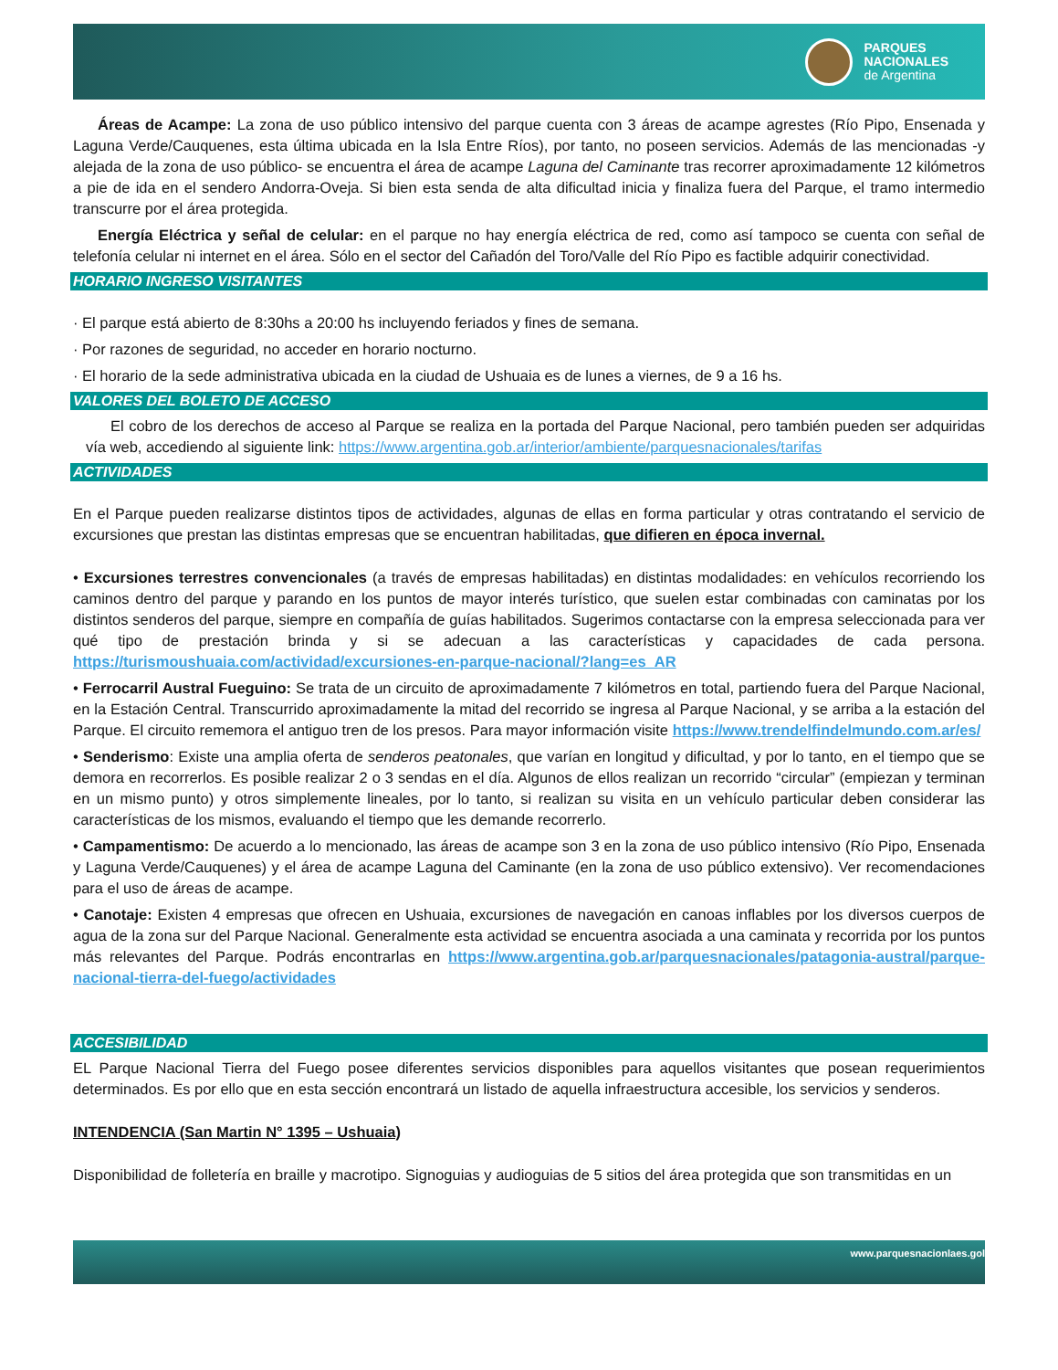PARQUES
NACIONALES
de Argentina
Áreas de Acampe: La zona de uso público intensivo del parque cuenta con 3 áreas de acampe agrestes (Río Pipo, Ensenada y Laguna Verde/Cauquenes, esta última ubicada en la Isla Entre Ríos), por tanto, no poseen servicios. Además de las mencionadas -y alejada de la zona de uso público- se encuentra el área de acampe Laguna del Caminante tras recorrer aproximadamente 12 kilómetros a pie de ida en el sendero Andorra-Oveja. Si bien esta senda de alta dificultad inicia y finaliza fuera del Parque, el tramo intermedio transcurre por el área protegida.
Energía Eléctrica y señal de celular: en el parque no hay energía eléctrica de red, como así tampoco se cuenta con señal de telefonía celular ni internet en el área. Sólo en el sector del Cañadón del Toro/Valle del Río Pipo es factible adquirir conectividad.
HORARIO INGRESO VISITANTES
· El parque está abierto de 8:30hs a 20:00 hs incluyendo feriados y fines de semana.
· Por razones de seguridad, no acceder en horario nocturno.
· El horario de la sede administrativa ubicada en la ciudad de Ushuaia es de lunes a viernes, de 9 a 16 hs.
VALORES DEL BOLETO DE ACCESO
El cobro de los derechos de acceso al Parque se realiza en la portada del Parque Nacional, pero también pueden ser adquiridas vía web, accediendo al siguiente link: https://www.argentina.gob.ar/interior/ambiente/parquesnacionales/tarifas
ACTIVIDADES
En el Parque pueden realizarse distintos tipos de actividades, algunas de ellas en forma particular y otras contratando el servicio de excursiones que prestan las distintas empresas que se encuentran habilitadas, que difieren en época invernal.
• Excursiones terrestres convencionales (a través de empresas habilitadas) en distintas modalidades: en vehículos recorriendo los caminos dentro del parque y parando en los puntos de mayor interés turístico, que suelen estar combinadas con caminatas por los distintos senderos del parque, siempre en compañía de guías habilitados. Sugerimos contactarse con la empresa seleccionada para ver qué tipo de prestación brinda y si se adecuan a las características y capacidades de cada persona. https://turismoushuaia.com/actividad/excursiones-en-parque-nacional/?lang=es_AR
• Ferrocarril Austral Fueguino: Se trata de un circuito de aproximadamente 7 kilómetros en total, partiendo fuera del Parque Nacional, en la Estación Central. Transcurrido aproximadamente la mitad del recorrido se ingresa al Parque Nacional, y se arriba a la estación del Parque. El circuito rememora el antiguo tren de los presos. Para mayor información visite https://www.trendelfindelmundo.com.ar/es/
• Senderismo: Existe una amplia oferta de senderos peatonales, que varían en longitud y dificultad, y por lo tanto, en el tiempo que se demora en recorrerlos. Es posible realizar 2 o 3 sendas en el día. Algunos de ellos realizan un recorrido “circular” (empiezan y terminan en un mismo punto) y otros simplemente lineales, por lo tanto, si realizan su visita en un vehículo particular deben considerar las características de los mismos, evaluando el tiempo que les demande recorrerlo.
• Campamentismo: De acuerdo a lo mencionado, las áreas de acampe son 3 en la zona de uso público intensivo (Río Pipo, Ensenada y Laguna Verde/Cauquenes) y el área de acampe Laguna del Caminante (en la zona de uso público extensivo). Ver recomendaciones para el uso de áreas de acampe.
• Canotaje: Existen 4 empresas que ofrecen en Ushuaia, excursiones de navegación en canoas inflables por los diversos cuerpos de agua de la zona sur del Parque Nacional. Generalmente esta actividad se encuentra asociada a una caminata y recorrida por los puntos más relevantes del Parque. Podrás encontrarlas en https://www.argentina.gob.ar/parquesnacionales/patagonia-austral/parque-nacional-tierra-del-fuego/actividades
ACCESIBILIDAD
EL Parque Nacional Tierra del Fuego posee diferentes servicios disponibles para aquellos visitantes que posean requerimientos determinados. Es por ello que en esta sección encontrará un listado de aquella infraestructura accesible, los servicios y senderos.
INTENDENCIA (San Martin N° 1395 – Ushuaia)
Disponibilidad de folletería en braille y macrotipo. Signoguias y audioguias de 5 sitios del área protegida que son transmitidas en un
www.parquesnacionlaes.gol